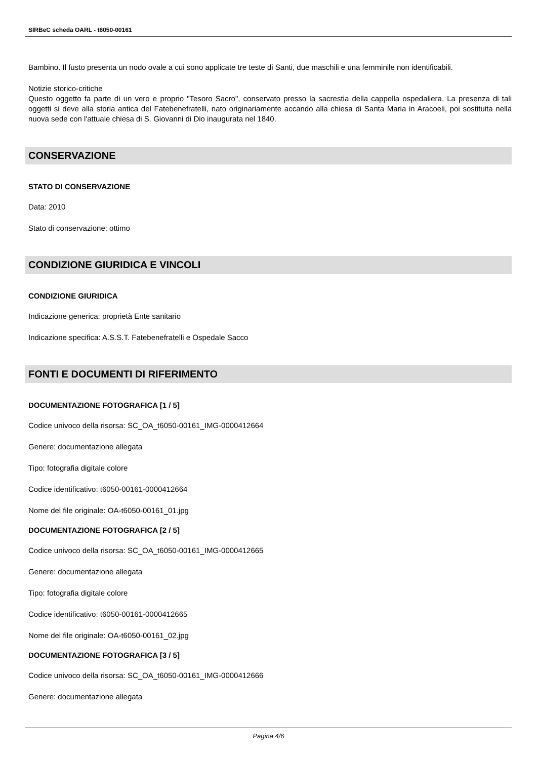SIRBeC scheda OARL - t6050-00161
Bambino. Il fusto presenta un nodo ovale a cui sono applicate tre teste di Santi, due maschili e una femminile non identificabili.
Notizie storico-critiche
Questo oggetto fa parte di un vero e proprio "Tesoro Sacro", conservato presso la sacrestia della cappella ospedaliera. La presenza di tali oggetti si deve alla storia antica del Fatebenefratelli, nato originariamente accando alla chiesa di Santa Maria in Aracoeli, poi sostituita nella nuova sede con l'attuale chiesa di S. Giovanni di Dio inaugurata nel 1840.
CONSERVAZIONE
STATO DI CONSERVAZIONE
Data: 2010
Stato di conservazione: ottimo
CONDIZIONE GIURIDICA E VINCOLI
CONDIZIONE GIURIDICA
Indicazione generica: proprietà Ente sanitario
Indicazione specifica: A.S.S.T. Fatebenefratelli e Ospedale Sacco
FONTI E DOCUMENTI DI RIFERIMENTO
DOCUMENTAZIONE FOTOGRAFICA [1 / 5]
Codice univoco della risorsa: SC_OA_t6050-00161_IMG-0000412664
Genere: documentazione allegata
Tipo: fotografia digitale colore
Codice identificativo: t6050-00161-0000412664
Nome del file originale: OA-t6050-00161_01.jpg
DOCUMENTAZIONE FOTOGRAFICA [2 / 5]
Codice univoco della risorsa: SC_OA_t6050-00161_IMG-0000412665
Genere: documentazione allegata
Tipo: fotografia digitale colore
Codice identificativo: t6050-00161-0000412665
Nome del file originale: OA-t6050-00161_02.jpg
DOCUMENTAZIONE FOTOGRAFICA [3 / 5]
Codice univoco della risorsa: SC_OA_t6050-00161_IMG-0000412666
Genere: documentazione allegata
Pagina 4/6